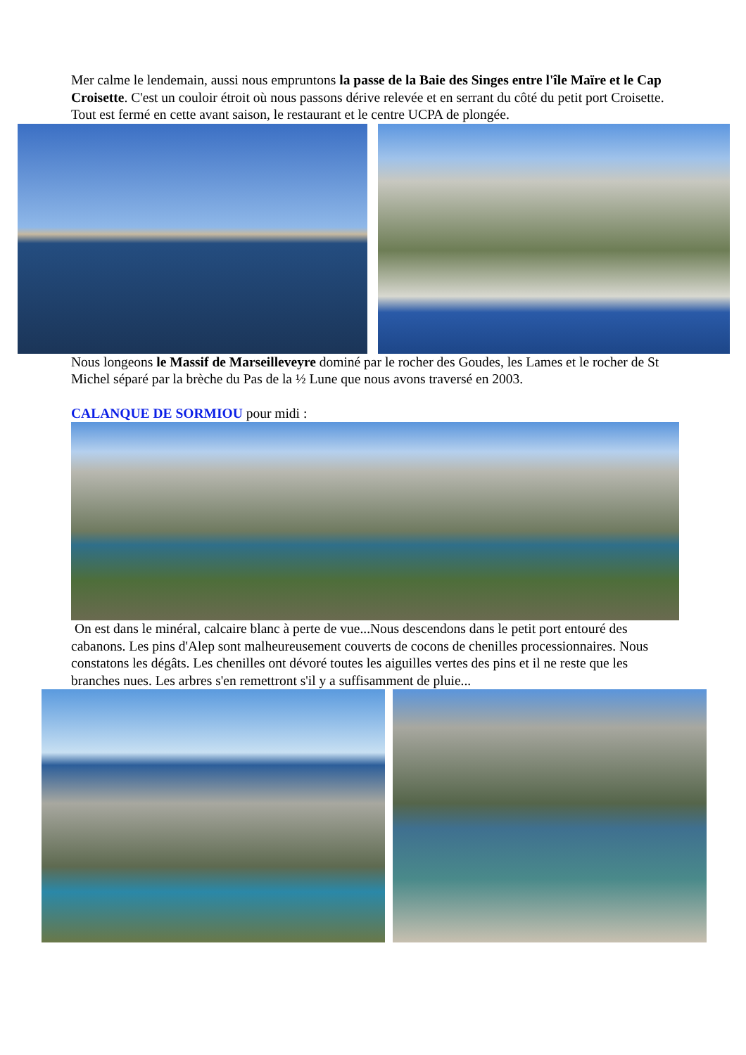Mer calme le lendemain, aussi nous empruntons la passe de la Baie des Singes entre l'île Maïre et le Cap Croisette. C'est un couloir étroit où nous passons dérive relevée et en serrant du côté du petit port Croisette. Tout est fermé en cette avant saison, le restaurant et le centre UCPA de plongée.
Nous longeons le Massif de Marseilleveyre dominé par le rocher des Goudes, les Lames et le rocher de St Michel séparé par la brèche du Pas de la ½ Lune que nous avons traversé en 2003.
CALANQUE DE SORMIOU pour midi :
On est dans le minéral, calcaire blanc à perte de vue...Nous descendons dans le petit port entouré des cabanons. Les pins d'Alep sont malheureusement couverts de cocons de chenilles processionnaires. Nous constatons les dégâts. Les chenilles ont dévoré toutes les aiguilles vertes des pins et il ne reste que les branches nues. Les arbres s'en remettront s'il y a suffisamment de pluie...